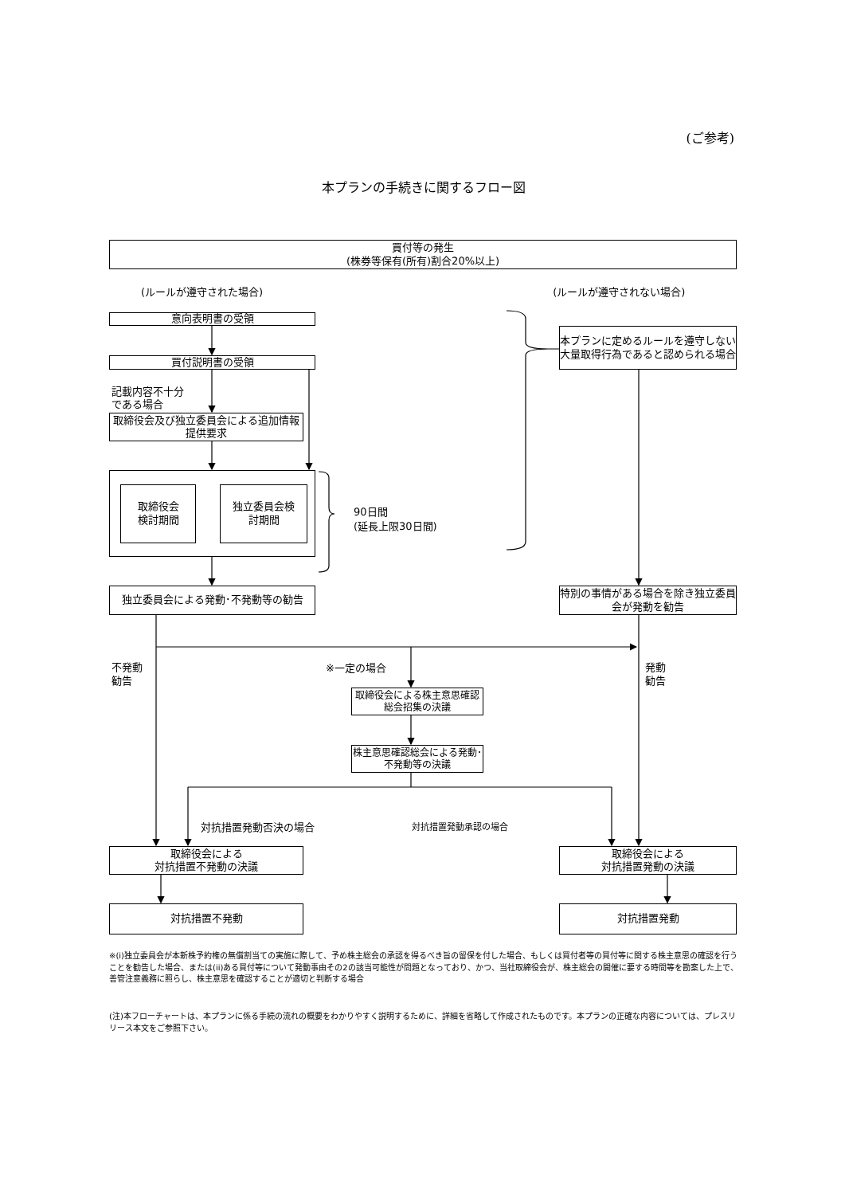(ご参考)
本プランの手続きに関するフロー図
買付等の発生
(株券等保有(所有)割合20%以上)
(ルールが遵守された場合) (ルールが遵守されない場合)
意向表明書の受領
本プランに定めるルールを遵守しない大量取得行為であると認められる場合
買付説明書の受領
記載内容不十分
である場合
取締役会及び独立委員会による追加情報提供要求
取締役会
検討期間
独立委員会検
討期間
90日間
(延長上限30日間)
独立委員会による発動･不発動等の勧告 特別の事情がある場合を除き独立委員会が発動を勧告
不発動
勧告
※一定の場合
発動
勧告
取締役会による株主意思確認総会招集の決議
株主意思確認総会による発動･不発動等の決議
対抗措置発動否決の場合
対抗措置発動承認の場合
取締役会による
対抗措置不発動の決議
取締役会による
対抗措置発動の決議
対抗措置不発動 対抗措置発動
※(i)独立委員会が本新株予約権の無償割当ての実施に際して、予め株主総会の承認を得るべき旨の留保を付した場合、もしくは買付者等の買付等に関する株主意思の確認を行うことを勧告した場合、または(ii)ある買付等について発動事由その2の該当可能性が問題となっており、かつ、当社取締役会が、株主総会の開催に要する時間等を勘案した上で、善管注意義務に照らし、株主意思を確認することが適切と判断する場合
(注)本フローチャートは、本プランに係る手続の流れの概要をわかりやすく説明するために、詳細を省略して作成されたものです。本プランの正確な内容については、プレスリリース本文をご参照下さい。